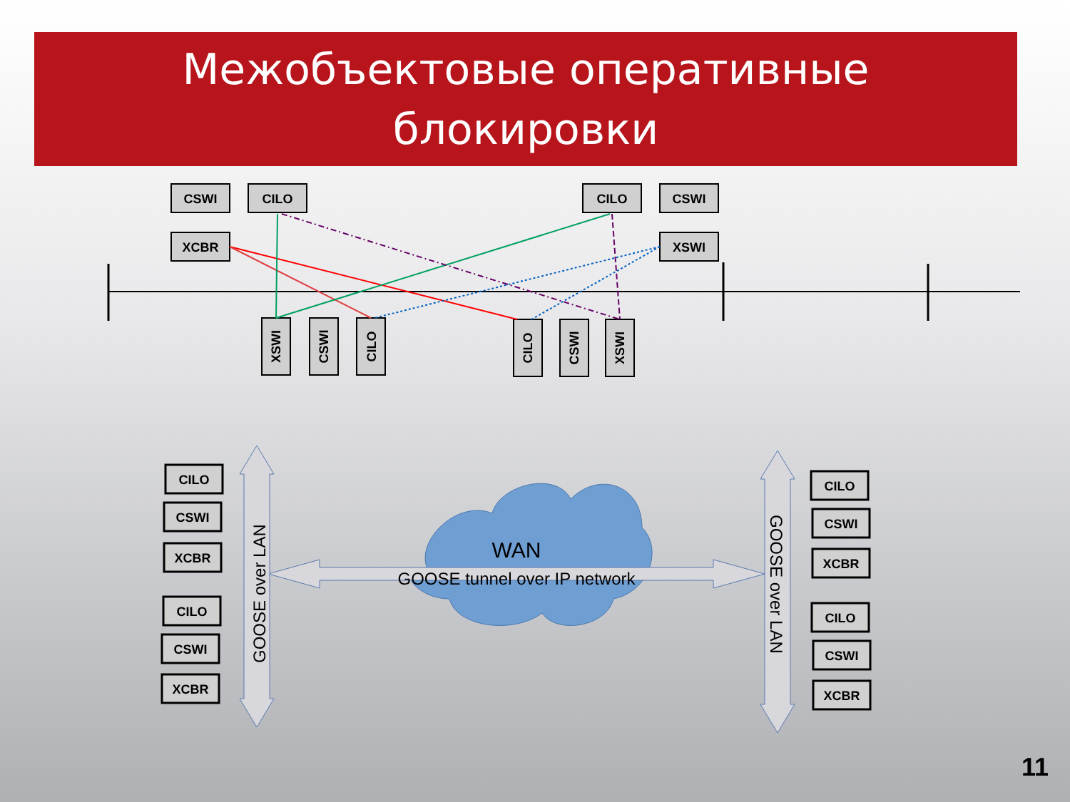Межобъектовые оперативные
блокировки
CSWI
CILO
XCBR
CILO
CSWI
XSWI
XSWI
CSWI
CILO
CILO
CSWI
XSWI
WAN
GOOSE tunnel over IP network
GOOSE over LAN
GOOSE over LAN
CILO
CSWI
XCBR
CILO
CSWI
XCBR
CILO
CSWI
XCBR
CILO
CSWI
XCBR
11